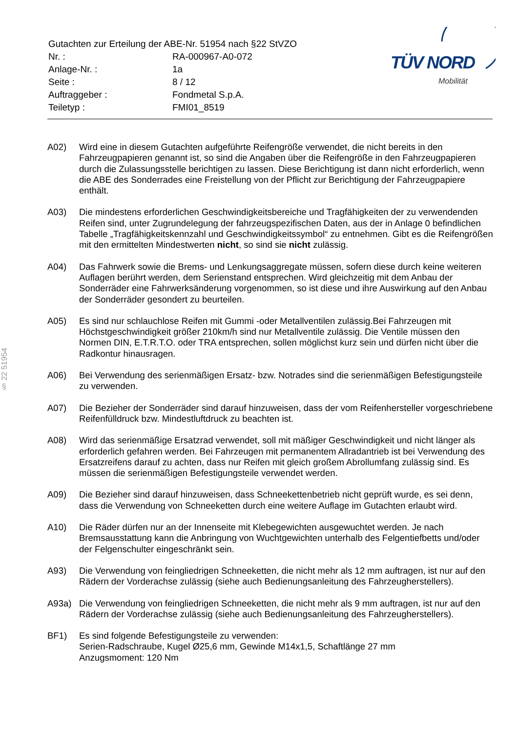| Gutachten zur Erteilung der ABE-Nr. 51954 nach §22 StVZO | |
| Nr. : | RA-000967-A0-072 |
| Anlage-Nr. : | 1a |
| Seite : | 8 / 12 |
| Auftraggeber : | Fondmetal S.p.A. |
| Teiletyp : | FMI01_8519 |
TÜV NORD
Mobilität
§ 22 51954
A02) Wird eine in diesem Gutachten aufgeführte Reifengröße verwendet, die nicht bereits in den Fahrzeugpapieren genannt ist, so sind die Angaben über die Reifengröße in den Fahrzeugpapieren durch die Zulassungsstelle berichtigen zu lassen. Diese Berichtigung ist dann nicht erforderlich, wenn die ABE des Sonderrades eine Freistellung von der Pflicht zur Berichtigung der Fahrzeugpapiere enthält.
A03) Die mindestens erforderlichen Geschwindigkeitsbereiche und Tragfähigkeiten der zu verwendenden Reifen sind, unter Zugrundelegung der fahrzeugspezifischen Daten, aus der in Anlage 0 befindlichen Tabelle „Tragfähigkeitskennzahl und Geschwindigkeitssymbol“ zu entnehmen. Gibt es die Reifengrößen mit den ermittelten Mindestwerten nicht, so sind sie nicht zulässig.
A04) Das Fahrwerk sowie die Brems- und Lenkungsaggregate müssen, sofern diese durch keine weiteren Auflagen berührt werden, dem Serienstand entsprechen. Wird gleichzeitig mit dem Anbau der Sonderräder eine Fahrwerksänderung vorgenommen, so ist diese und ihre Auswirkung auf den Anbau der Sonderräder gesondert zu beurteilen.
A05) Es sind nur schlauchlose Reifen mit Gummi -oder Metallventilen zulässig.Bei Fahrzeugen mit Höchstgeschwindigkeit größer 210km/h sind nur Metallventile zulässig. Die Ventile müssen den Normen DIN, E.T.R.T.O. oder TRA entsprechen, sollen möglichst kurz sein und dürfen nicht über die Radkontur hinausragen.
A06) Bei Verwendung des serienmäßigen Ersatz- bzw. Notrades sind die serienmäßigen Befestigungsteile zu verwenden.
A07) Die Bezieher der Sonderräder sind darauf hinzuweisen, dass der vom Reifenhersteller vorgeschriebene Reifenfülldruck bzw. Mindestluftdruck zu beachten ist.
A08) Wird das serienmäßige Ersatzrad verwendet, soll mit mäßiger Geschwindigkeit und nicht länger als erforderlich gefahren werden. Bei Fahrzeugen mit permanentem Allradantrieb ist bei Verwendung des Ersatzreifens darauf zu achten, dass nur Reifen mit gleich großem Abrollumfang zulässig sind. Es müssen die serienmäßigen Befestigungsteile verwendet werden.
A09) Die Bezieher sind darauf hinzuweisen, dass Schneekettenbetrieb nicht geprüft wurde, es sei denn, dass die Verwendung von Schneeketten durch eine weitere Auflage im Gutachten erlaubt wird.
A10) Die Räder dürfen nur an der Innenseite mit Klebegewichten ausgewuchtet werden. Je nach Bremsausstattung kann die Anbringung von Wuchtgewichten unterhalb des Felgentiefbetts und/oder der Felgenschulter eingeschränkt sein.
A93) Die Verwendung von feingliedrigen Schneeketten, die nicht mehr als 12 mm auftragen, ist nur auf den Rädern der Vorderachse zulässig (siehe auch Bedienungsanleitung des Fahrzeugherstellers).
A93a) Die Verwendung von feingliedrigen Schneeketten, die nicht mehr als 9 mm auftragen, ist nur auf den Rädern der Vorderachse zulässig (siehe auch Bedienungsanleitung des Fahrzeugherstellers).
BF1) Es sind folgende Befestigungsteile zu verwenden:
Serien-Radschraube, Kugel Ø25,6 mm, Gewinde M14x1,5, Schaftlänge 27 mm
Anzugsmoment: 120 Nm